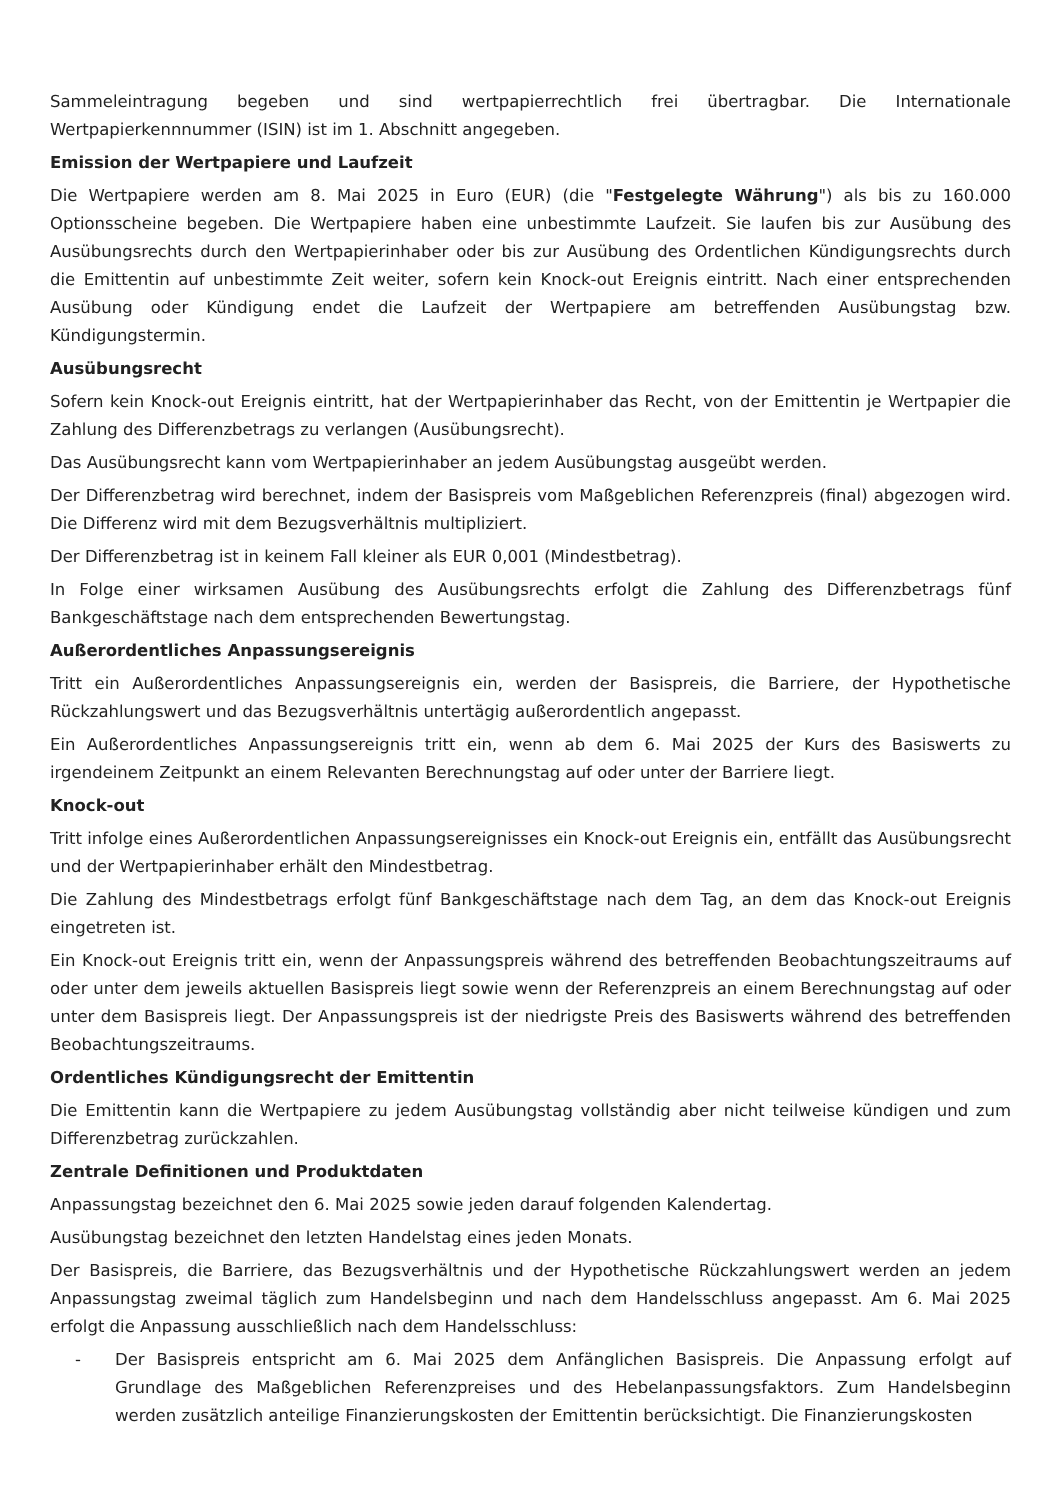Sammeleintragung begeben und sind wertpapierrechtlich frei übertragbar. Die Internationale Wertpapierkennnummer (ISIN) ist im 1. Abschnitt angegeben.
Emission der Wertpapiere und Laufzeit
Die Wertpapiere werden am 8. Mai 2025 in Euro (EUR) (die "Festgelegte Währung") als bis zu 160.000 Optionsscheine begeben. Die Wertpapiere haben eine unbestimmte Laufzeit. Sie laufen bis zur Ausübung des Ausübungsrechts durch den Wertpapierinhaber oder bis zur Ausübung des Ordentlichen Kündigungsrechts durch die Emittentin auf unbestimmte Zeit weiter, sofern kein Knock-out Ereignis eintritt. Nach einer entsprechenden Ausübung oder Kündigung endet die Laufzeit der Wertpapiere am betreffenden Ausübungstag bzw. Kündigungstermin.
Ausübungsrecht
Sofern kein Knock-out Ereignis eintritt, hat der Wertpapierinhaber das Recht, von der Emittentin je Wertpapier die Zahlung des Differenzbetrags zu verlangen (Ausübungsrecht).
Das Ausübungsrecht kann vom Wertpapierinhaber an jedem Ausübungstag ausgeübt werden.
Der Differenzbetrag wird berechnet, indem der Basispreis vom Maßgeblichen Referenzpreis (final) abgezogen wird. Die Differenz wird mit dem Bezugsverhältnis multipliziert.
Der Differenzbetrag ist in keinem Fall kleiner als EUR 0,001 (Mindestbetrag).
In Folge einer wirksamen Ausübung des Ausübungsrechts erfolgt die Zahlung des Differenzbetrags fünf Bankgeschäftstage nach dem entsprechenden Bewertungstag.
Außerordentliches Anpassungsereignis
Tritt ein Außerordentliches Anpassungsereignis ein, werden der Basispreis, die Barriere, der Hypothetische Rückzahlungswert und das Bezugsverhältnis untertägig außerordentlich angepasst.
Ein Außerordentliches Anpassungsereignis tritt ein, wenn ab dem 6. Mai 2025 der Kurs des Basiswerts zu irgendeinem Zeitpunkt an einem Relevanten Berechnungstag auf oder unter der Barriere liegt.
Knock-out
Tritt infolge eines Außerordentlichen Anpassungsereignisses ein Knock-out Ereignis ein, entfällt das Ausübungsrecht und der Wertpapierinhaber erhält den Mindestbetrag.
Die Zahlung des Mindestbetrags erfolgt fünf Bankgeschäftstage nach dem Tag, an dem das Knock-out Ereignis eingetreten ist.
Ein Knock-out Ereignis tritt ein, wenn der Anpassungspreis während des betreffenden Beobachtungszeitraums auf oder unter dem jeweils aktuellen Basispreis liegt sowie wenn der Referenzpreis an einem Berechnungstag auf oder unter dem Basispreis liegt. Der Anpassungspreis ist der niedrigste Preis des Basiswerts während des betreffenden Beobachtungszeitraums.
Ordentliches Kündigungsrecht der Emittentin
Die Emittentin kann die Wertpapiere zu jedem Ausübungstag vollständig aber nicht teilweise kündigen und zum Differenzbetrag zurückzahlen.
Zentrale Definitionen und Produktdaten
Anpassungstag bezeichnet den 6. Mai 2025 sowie jeden darauf folgenden Kalendertag.
Ausübungstag bezeichnet den letzten Handelstag eines jeden Monats.
Der Basispreis, die Barriere, das Bezugsverhältnis und der Hypothetische Rückzahlungswert werden an jedem Anpassungstag zweimal täglich zum Handelsbeginn und nach dem Handelsschluss angepasst. Am 6. Mai 2025 erfolgt die Anpassung ausschließlich nach dem Handelsschluss:
- Der Basispreis entspricht am 6. Mai 2025 dem Anfänglichen Basispreis. Die Anpassung erfolgt auf Grundlage des Maßgeblichen Referenzpreises und des Hebelanpassungsfaktors. Zum Handelsbeginn werden zusätzlich anteilige Finanzierungskosten der Emittentin berücksichtigt. Die Finanzierungskosten